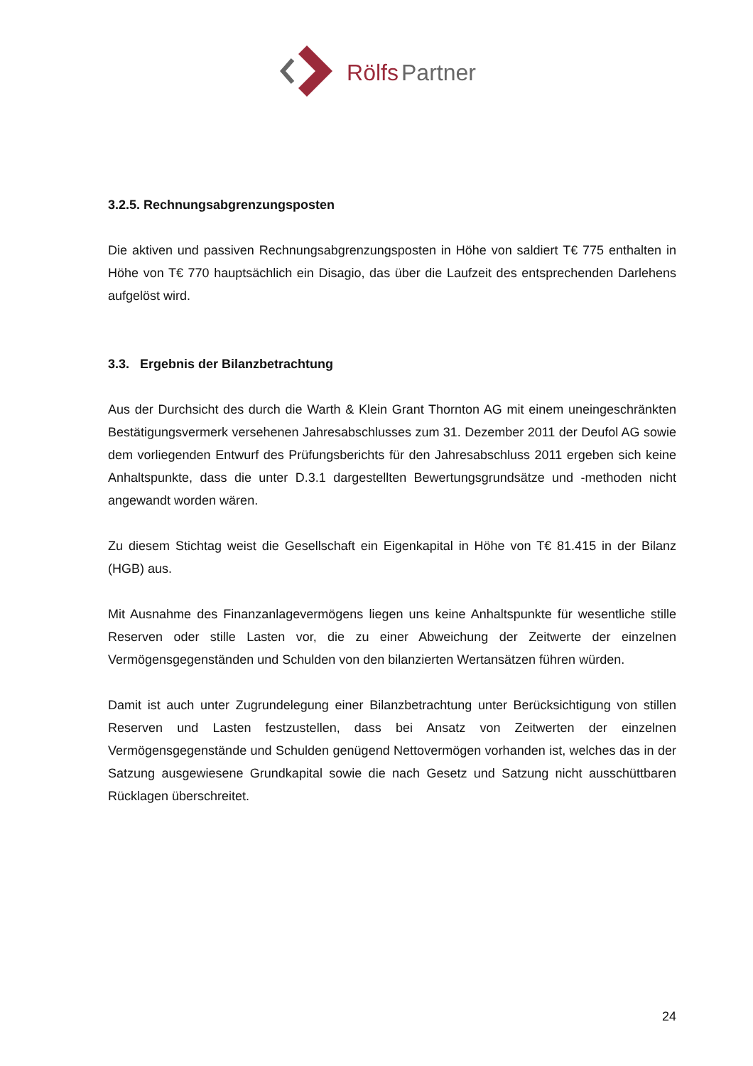Rölfs Partner
3.2.5. Rechnungsabgrenzungsposten
Die aktiven und passiven Rechnungsabgrenzungsposten in Höhe von saldiert T€ 775 enthalten in Höhe von T€ 770 hauptsächlich ein Disagio, das über die Laufzeit des entsprechenden Darlehens aufgelöst wird.
3.3. Ergebnis der Bilanzbetrachtung
Aus der Durchsicht des durch die Warth & Klein Grant Thornton AG mit einem uneingeschränkten Bestätigungsvermerk versehenen Jahresabschlusses zum 31. Dezember 2011 der Deufol AG sowie dem vorliegenden Entwurf des Prüfungsberichts für den Jahresabschluss 2011 ergeben sich keine Anhaltspunkte, dass die unter D.3.1 dargestellten Bewertungsgrundsätze und -methoden nicht angewandt worden wären.
Zu diesem Stichtag weist die Gesellschaft ein Eigenkapital in Höhe von T€ 81.415 in der Bilanz (HGB) aus.
Mit Ausnahme des Finanzanlagevermögens liegen uns keine Anhaltspunkte für wesentliche stille Reserven oder stille Lasten vor, die zu einer Abweichung der Zeitwerte der einzelnen Vermögensgegenständen und Schulden von den bilanzierten Wertansätzen führen würden.
Damit ist auch unter Zugrundelegung einer Bilanzbetrachtung unter Berücksichtigung von stillen Reserven und Lasten festzustellen, dass bei Ansatz von Zeitwerten der einzelnen Vermögensgegenstände und Schulden genügend Nettovermögen vorhanden ist, welches das in der Satzung ausgewiesene Grundkapital sowie die nach Gesetz und Satzung nicht ausschüttbaren Rücklagen überschreitet.
24